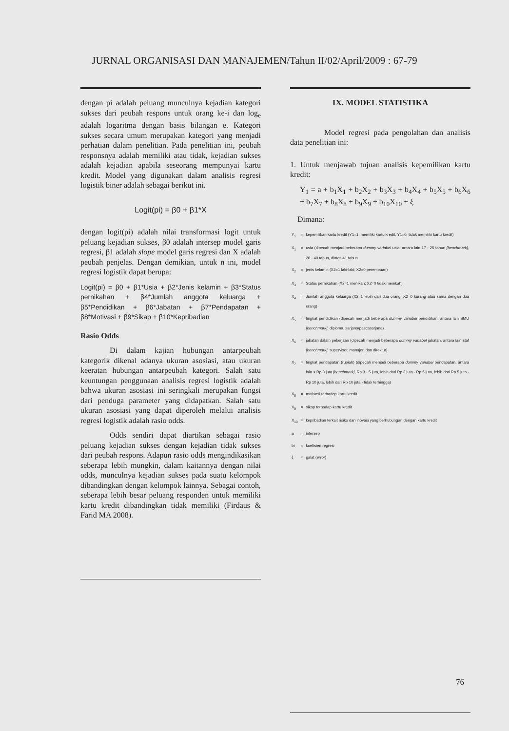JURNAL ORGANISASI DAN MANAJEMEN/Tahun II/02/April/2009 : 67-79
dengan pi adalah peluang munculnya kejadian kategori sukses dari peubah respons untuk orang ke-i dan log<sub>e</sub> adalah logaritma dengan basis bilangan e. Kategori sukses secara umum merupakan kategori yang menjadi perhatian dalam penelitian. Pada penelitian ini, peubah responsnya adalah memiliki atau tidak, kejadian sukses adalah kejadian apabila seseorang mempunyai kartu kredit. Model yang digunakan dalam analisis regresi logistik biner adalah sebagai berikut ini.
Logit(pi) = β0 + β1*X
dengan logit(pi) adalah nilai transformasi logit untuk peluang kejadian sukses, β0 adalah intersep model garis regresi, β1 adalah slope model garis regresi dan X adalah peubah penjelas. Dengan demikian, untuk n ini, model regresi logistik dapat berupa:
Logit(pi) = β0 + β1*Usia + β2*Jenis kelamin + β3*Status pernikahan + β4*Jumlah anggota keluarga + β5*Pendidikan + β6*Jabatan + β7*Pendapatan + β8*Motivasi + β9*Sikap + β10*Kepribadian
Rasio Odds
Di dalam kajian hubungan antarpeubah kategorik dikenal adanya ukuran asosiasi, atau ukuran keeratan hubungan antarpeubah kategori. Salah satu keuntungan penggunaan analisis regresi logistik adalah bahwa ukuran asosiasi ini seringkali merupakan fungsi dari penduga parameter yang didapatkan. Salah satu ukuran asosiasi yang dapat diperoleh melalui analisis regresi logistik adalah rasio odds.
Odds sendiri dapat diartikan sebagai rasio peluang kejadian sukses dengan kejadian tidak sukses dari peubah respons. Adapun rasio odds mengindikasikan seberapa lebih mungkin, dalam kaitannya dengan nilai odds, munculnya kejadian sukses pada suatu kelompok dibandingkan dengan kelompok lainnya. Sebagai contoh, seberapa lebih besar peluang responden untuk memiliki kartu kredit dibandingkan tidak memiliki (Firdaus & Farid MA 2008).
IX. MODEL STATISTIKA
Model regresi pada pengolahan dan analisis data penelitian ini:
1. Untuk menjawab tujuan analisis kepemilikan kartu kredit:
Y<sub>1</sub> = a + b<sub>1</sub>X<sub>1</sub> + b<sub>2</sub>X<sub>2</sub> + b<sub>3</sub>X<sub>3</sub> + b<sub>4</sub>X<sub>4</sub> + b<sub>5</sub>X<sub>5</sub> + b<sub>6</sub>X<sub>6</sub> + b<sub>7</sub>X<sub>7</sub> + b<sub>8</sub>X<sub>8</sub> + b<sub>9</sub>X<sub>9</sub> + b<sub>10</sub>X<sub>10</sub> + ξ
Dimana:
| Y<sub>1</sub> | = | kepemilikan kartu kredit (Y1=1, memiliki kartu kredit, Y1=0, tidak memiliki kartu kredit) |
| X<sub>1</sub> | = | usia (dipecah menjadi beberapa dummy variabel usia, antara lain 17 - 25 tahun [benchmark] , 26 - 40 tahun, diatas 41 tahun |
| X<sub>2</sub> | = | jenis kelamin (X2=1 laki-laki; X2=0 perempuan) |
| X<sub>3</sub> | = | Status pernikahan (X2=1 menikah; X2=0 tidak menikah) |
| X<sub>4</sub> | = | Jumlah anggota keluarga (X2=1 lebih dari dua orang; X2=0 kurang atau sama dengan dua orang) |
| X<sub>5</sub> | = | tingkat pendidikan (dipecah menjadi beberapa dummy variabel pendidikan, antara lain SMU [benchmark] , diploma, sarjana/pascasarjana) |
| X<sub>6</sub> | = | jabatan dalam pekerjaan (dipecah menjadi beberapa dummy variabel jabatan, antara lain staf [benchmark] , supervisor, manajer, dan direktur) |
| X<sub>7</sub> | = | tingkat pendapatan (rupiah) (dipecah menjadi beberapa dummy variabel pendapatan, antara lain < Rp 3 juta [benchmark] , Rp 3 - 5 juta, lebih dari Rp 3 juta - Rp 5 juta, lebih dari Rp 5 juta - Rp 10 juta, lebih dari Rp 10 juta - tidak terhingga) |
| X<sub>8</sub> | = | motivasi terhadap kartu kredit |
| X<sub>9</sub> | = | sikap terhadap kartu kredit |
| X<sub>10</sub> | = | kepribadian terkait risiko dan inovasi yang berhubungan dengan kartu kredit |
| a | = | intersep |
| bi | = | koefisien regresi |
| ξ | = | galat ( error ) |
76